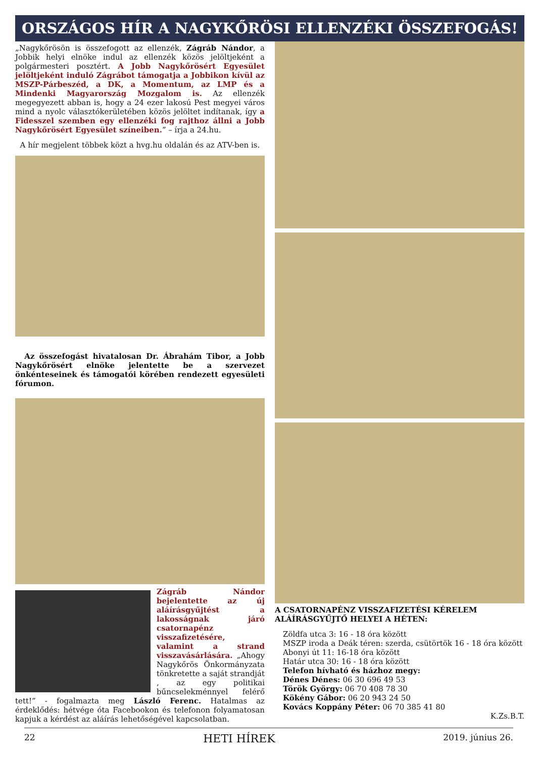ORSZÁGOS HÍR A NAGYKŐRÖSI ELLENZÉKI ÖSSZEFOGÁS!
„Nagykőrösön is összefogott az ellenzék, Zágráb Nándor, a Jobbik helyi elnöke indul az ellenzék közös jelöltjeként a polgármesteri posztért. A Jobb Nagykőrösért Egyesület jelöltjeként induló Zágrábot támogatja a Jobbikon kívül az MSZP-Párbeszéd, a DK, a Momentum, az LMP és a Mindenki Magyarország Mozgalom is. Az ellenzék megegyezett abban is, hogy a 24 ezer lakosú Pest megyei város mind a nyolc választókerületében közös jelöltet indítanak, így a Fidesszel szemben egy ellenzéki fog rajthoz állni a Jobb Nagykőrösért Egyesület színeiben.” – írja a 24.hu.
A hír megjelent többek közt a hvg.hu oldalán és az ATV-ben is.
Az összefogást hivatalosan Dr. Ábrahám Tibor, a Jobb Nagykőrösért elnöke jelentette be a szervezet önkénteseinek és támogatói körében rendezett egyesületi fórumon.
Zágráb Nándor bejelentette az új aláírásgyűjtést a lakosságnak járó csatornapénz visszafizetésére, valamint a strand visszavásárlására. „Ahogy Nagykőrös Önkormányzata tönkretette a saját strandját , az egy politikai bűncselekménnyel felérő tett!” - fogalmazta meg László Ferenc. Hatalmas az érdeklődés: hétvége óta Facebookon és telefonon folyamatosan kapjuk a kérdést az aláírás lehetőségével kapcsolatban.
A CSATORNAPÉNZ VISSZAFIZETÉSI KÉRELEM ALÁÍRÁSGYŰJTŐ HELYEI A HÉTEN:
Zöldfa utca 3: 16 - 18 óra között
MSZP iroda a Deák téren: szerda, csütörtök 16 - 18 óra között
Abonyi út 11: 16-18 óra között
Határ utca 30: 16 - 18 óra között
Telefon hívható és házhoz megy:
Dénes Dénes: 06 30 696 49 53
Török György: 06 70 408 78 30
Kökény Gábor: 06 20 943 24 50
Kovács Koppány Péter: 06 70 385 41 80
K.Zs.B.T.
22 HETI HÍREK 2019. június 26.